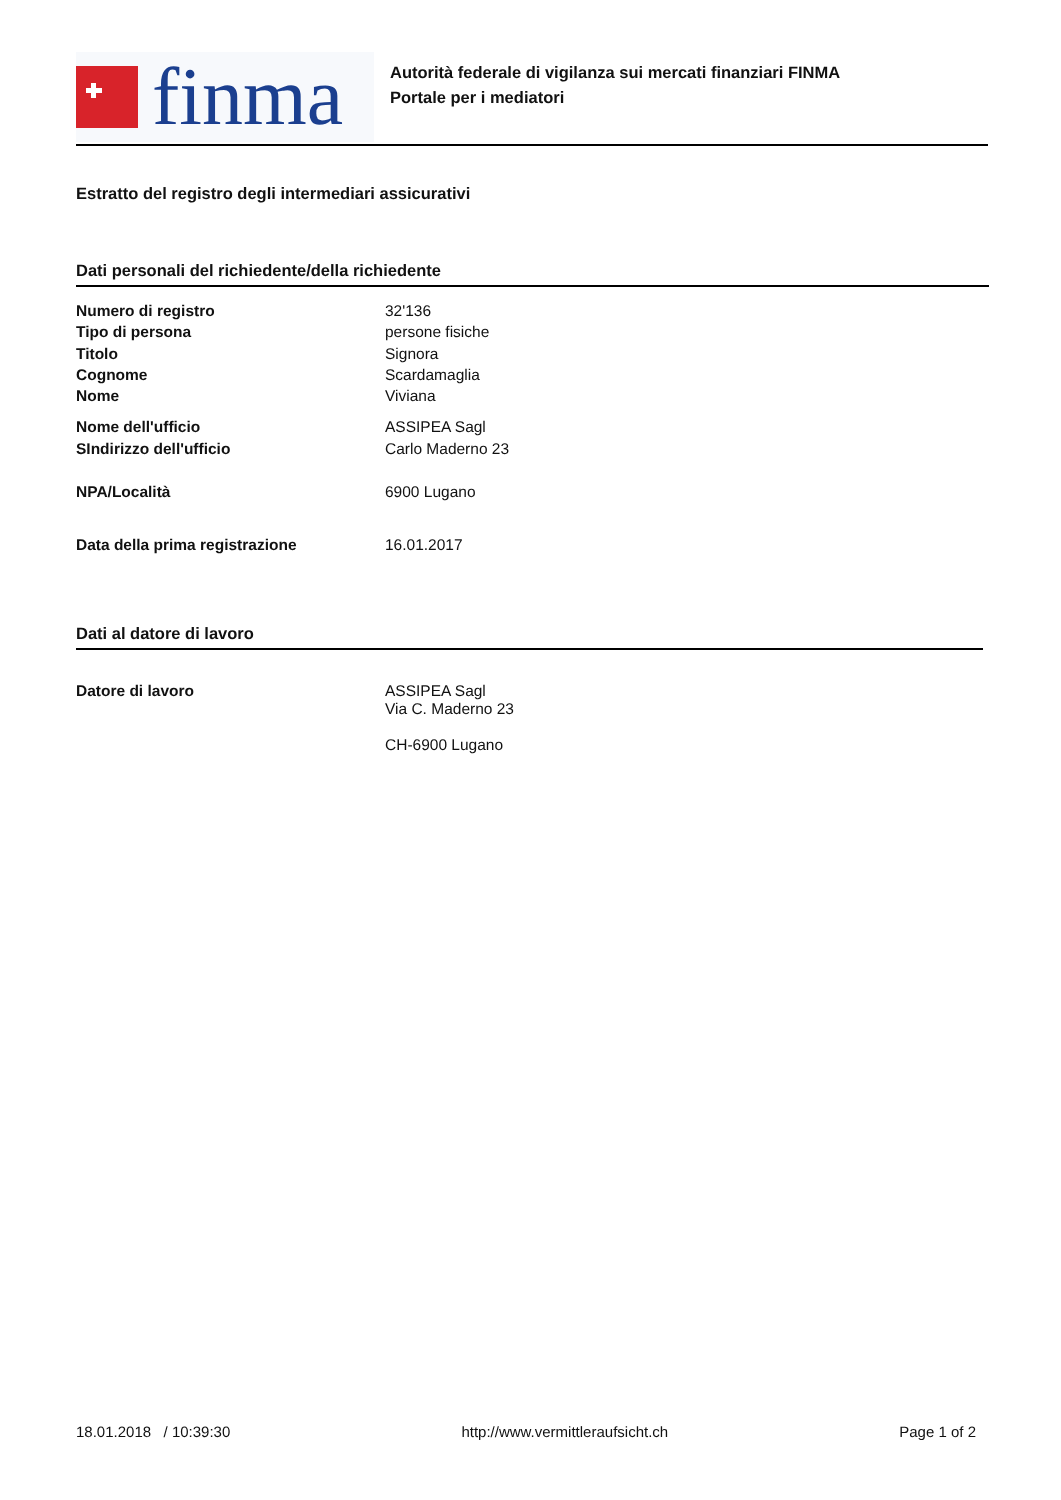finma
Autorità federale di vigilanza sui mercati finanziari FINMA
Portale per i mediatori
Estratto del registro degli intermediari assicurativi
Dati personali del richiedente/della richiedente
| Numero di registro | 32'136 |
| Tipo di persona | persone fisiche |
| Titolo | Signora |
| Cognome | Scardamaglia |
| Nome | Viviana |
| Nome dell'ufficio | ASSIPEA Sagl |
| SIndirizzo dell'ufficio | Carlo Maderno 23 |
| NPA/Località | 6900 Lugano |
| Data della prima registrazione | 16.01.2017 |
Dati al datore di lavoro
| Datore di lavoro | ASSIPEA Sagl Via C. Maderno 23 CH-6900 Lugano |
18.01.2018 / 10:39:30 http://www.vermittleraufsicht.ch Page 1 of 2